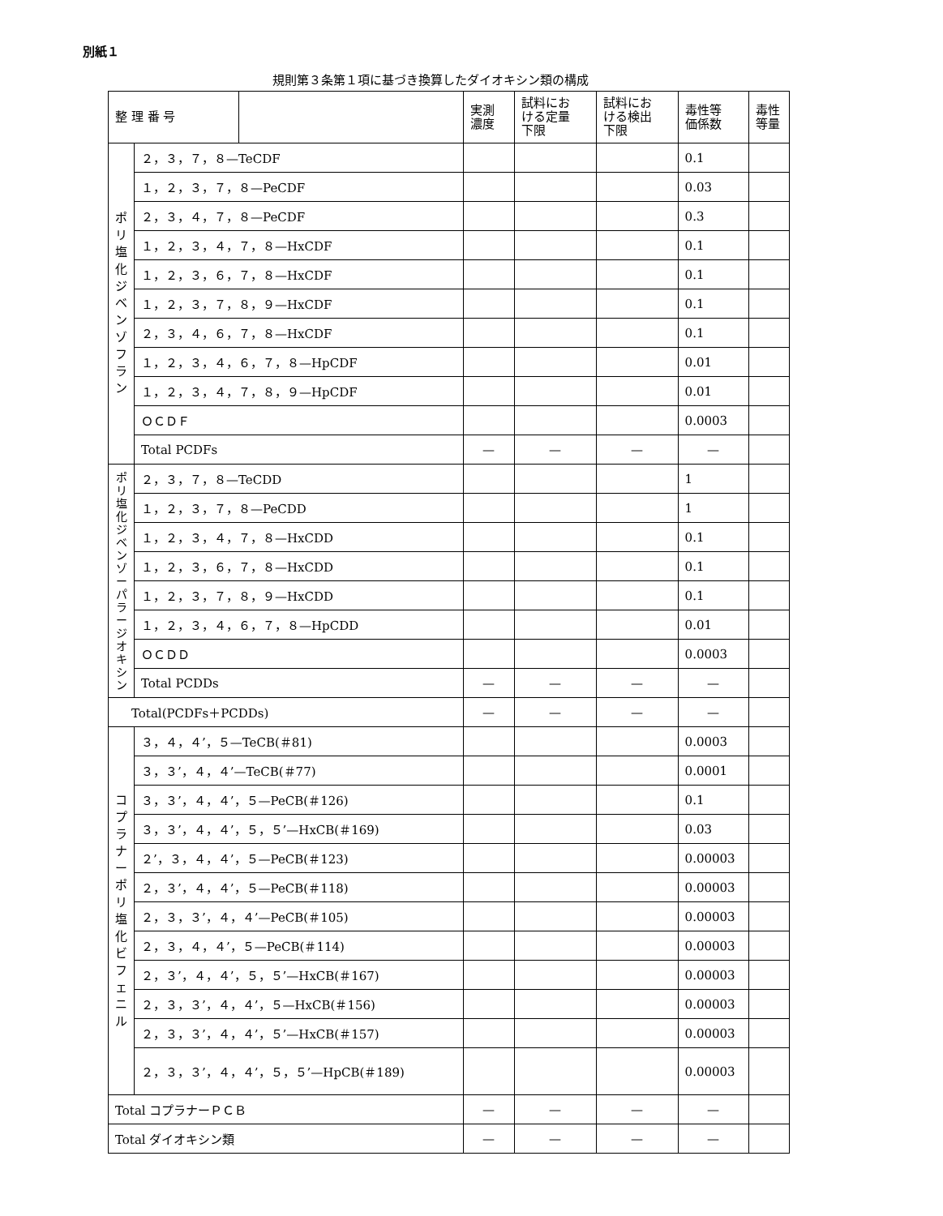別紙１
規則第３条第１項に基づき換算したダイオキシン類の構成
| 整 理 番 号 | | | 実測 濃度 | 試料にお ける定量 下限 | 試料にお ける検出 下限 | 毒性等 価係数 | 毒性 等量 |
| --- | --- | --- | --- | --- | --- | --- | --- |
| ポ リ 塩 化 ジ ベ ン ゾ フ ラ ン | ２，３，７，８—TeCDF | | | | | 0.1 | |
| | １，２，３，７，８—PeCDF | | | | | 0.03 | |
| | ２，３，４，７，８—PeCDF | | | | | 0.3 | |
| | １，２，３，４，７，８—HxCDF | | | | | 0.1 | |
| | １，２，３，６，７，８—HxCDF | | | | | 0.1 | |
| | １，２，３，７，８，９—HxCDF | | | | | 0.1 | |
| | ２，３，４，６，７，８—HxCDF | | | | | 0.1 | |
| | １，２，３，４，６，７，８—HpCDF | | | | | 0.01 | |
| | １，２，３，４，７，８，９—HpCDF | | | | | 0.01 | |
| | ＯＣＤＦ | | | | | 0.0003 | |
| | Total PCDFs | | — | — | — | — | |
| ポ リ 塩 化 ジ ベ ン ゾ ー パ ラ ー ジ オ キ シ ン | ２，３，７，８—TeCDD | | | | | 1 | |
| | １，２，３，７，８—PeCDD | | | | | 1 | |
| | １，２，３，４，７，８—HxCDD | | | | | 0.1 | |
| | １，２，３，６，７，８—HxCDD | | | | | 0.1 | |
| | １，２，３，７，８，９—HxCDD | | | | | 0.1 | |
| | １，２，３，４，６，７，８—HpCDD | | | | | 0.01 | |
| | ＯＣＤＤ | | | | | 0.0003 | |
| | Total PCDDs | | — | — | — | — | |
| Total(PCDFs＋PCDDs) | | | — | — | — | — | |
| コ プ ラ ナ ー ポ リ 塩 化 ビ フ ェ ニ ル | ３，４，４’，５—TeCB(＃81) | | | | | 0.0003 | |
| | ３，３’，４，４’—TeCB(＃77) | | | | | 0.0001 | |
| | ３，３’，４，４’，５—PeCB(＃126) | | | | | 0.1 | |
| | ３，３’，４，４’，５，５’—HxCB(＃169) | | | | | 0.03 | |
| | ２’，３，４，４’，５—PeCB(＃123) | | | | | 0.00003 | |
| | ２，３’，４，４’，５—PeCB(＃118) | | | | | 0.00003 | |
| | ２，３，３’，４，４’—PeCB(＃105) | | | | | 0.00003 | |
| | ２，３，４，４’，５—PeCB(＃114) | | | | | 0.00003 | |
| | ２，３’，４，４’，５，５’—HxCB(＃167) | | | | | 0.00003 | |
| | ２，３，３’，４，４’，５—HxCB(＃156) | | | | | 0.00003 | |
| | ２，３，３’，４，４’，５’—HxCB(＃157) | | | | | 0.00003 | |
| | ２，３，３’，４，４’，５，５’—HpCB(＃189) | | | | | 0.00003 | |
| Total コプラナーＰＣＢ | | | — | — | — | — | |
| Total ダイオキシン類 | | | — | — | — | — | |